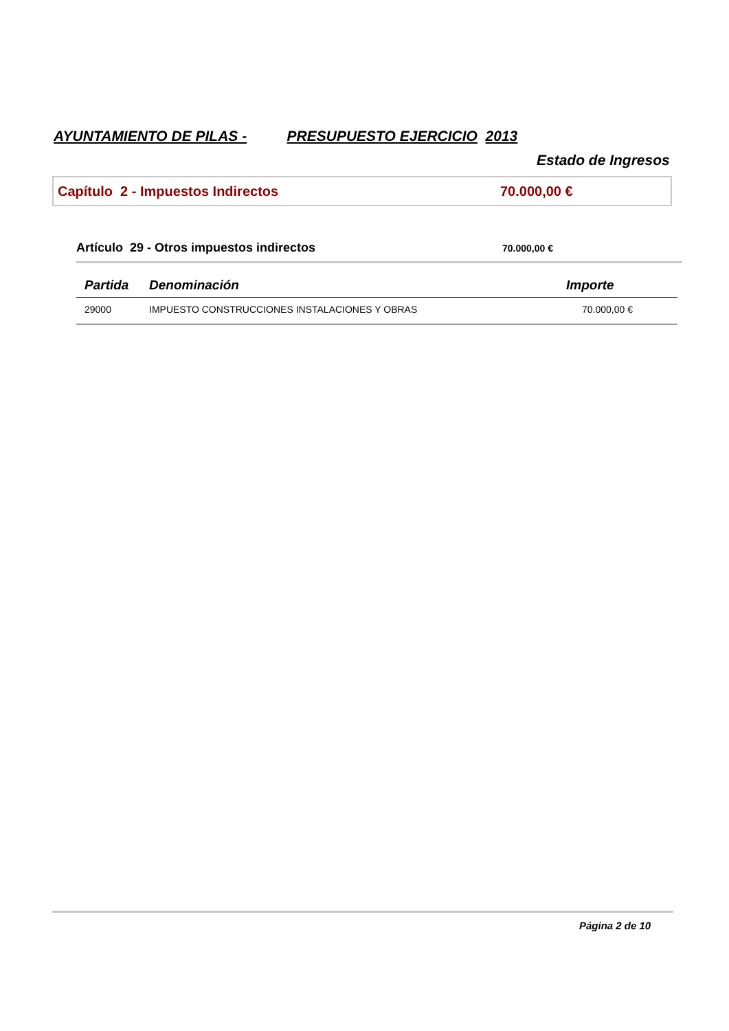AYUNTAMIENTO DE PILAS - PRESUPUESTO EJERCICIO 2013
Estado de Ingresos
Capítulo 2 - Impuestos Indirectos 70.000,00 €
Artículo 29 - Otros impuestos indirectos 70.000,00 €
| Partida | Denominación | Importe |
| --- | --- | --- |
| 29000 | IMPUESTO CONSTRUCCIONES INSTALACIONES Y OBRAS | 70.000,00 € |
Página 2 de 10